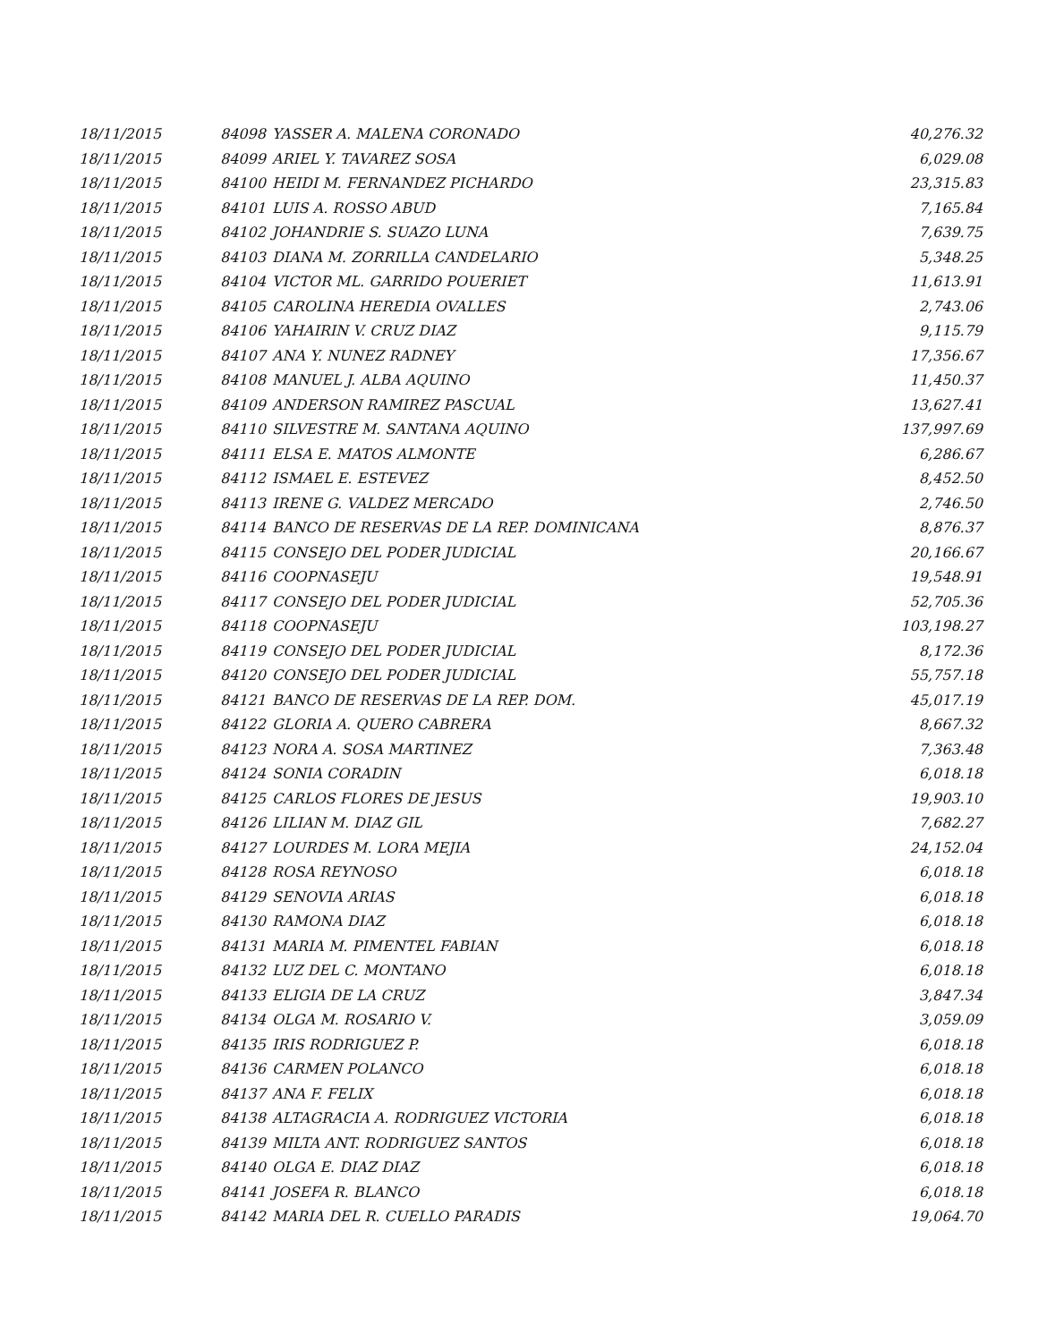| 18/11/2015 | 84098 | YASSER A. MALENA CORONADO | 40,276.32 |
| 18/11/2015 | 84099 | ARIEL Y. TAVAREZ SOSA | 6,029.08 |
| 18/11/2015 | 84100 | HEIDI M. FERNANDEZ PICHARDO | 23,315.83 |
| 18/11/2015 | 84101 | LUIS A. ROSSO ABUD | 7,165.84 |
| 18/11/2015 | 84102 | JOHANDRIE S. SUAZO LUNA | 7,639.75 |
| 18/11/2015 | 84103 | DIANA M. ZORRILLA CANDELARIO | 5,348.25 |
| 18/11/2015 | 84104 | VICTOR ML. GARRIDO POUERIET | 11,613.91 |
| 18/11/2015 | 84105 | CAROLINA HEREDIA OVALLES | 2,743.06 |
| 18/11/2015 | 84106 | YAHAIRIN V. CRUZ DIAZ | 9,115.79 |
| 18/11/2015 | 84107 | ANA Y. NUNEZ RADNEY | 17,356.67 |
| 18/11/2015 | 84108 | MANUEL J. ALBA AQUINO | 11,450.37 |
| 18/11/2015 | 84109 | ANDERSON RAMIREZ PASCUAL | 13,627.41 |
| 18/11/2015 | 84110 | SILVESTRE M. SANTANA AQUINO | 137,997.69 |
| 18/11/2015 | 84111 | ELSA E. MATOS ALMONTE | 6,286.67 |
| 18/11/2015 | 84112 | ISMAEL E. ESTEVEZ | 8,452.50 |
| 18/11/2015 | 84113 | IRENE G. VALDEZ MERCADO | 2,746.50 |
| 18/11/2015 | 84114 | BANCO DE RESERVAS DE LA REP. DOMINICANA | 8,876.37 |
| 18/11/2015 | 84115 | CONSEJO DEL PODER JUDICIAL | 20,166.67 |
| 18/11/2015 | 84116 | COOPNASEJU | 19,548.91 |
| 18/11/2015 | 84117 | CONSEJO DEL PODER JUDICIAL | 52,705.36 |
| 18/11/2015 | 84118 | COOPNASEJU | 103,198.27 |
| 18/11/2015 | 84119 | CONSEJO DEL PODER JUDICIAL | 8,172.36 |
| 18/11/2015 | 84120 | CONSEJO DEL PODER JUDICIAL | 55,757.18 |
| 18/11/2015 | 84121 | BANCO DE RESERVAS DE LA REP. DOM. | 45,017.19 |
| 18/11/2015 | 84122 | GLORIA A. QUERO CABRERA | 8,667.32 |
| 18/11/2015 | 84123 | NORA A. SOSA MARTINEZ | 7,363.48 |
| 18/11/2015 | 84124 | SONIA CORADIN | 6,018.18 |
| 18/11/2015 | 84125 | CARLOS FLORES DE JESUS | 19,903.10 |
| 18/11/2015 | 84126 | LILIAN M. DIAZ GIL | 7,682.27 |
| 18/11/2015 | 84127 | LOURDES M. LORA MEJIA | 24,152.04 |
| 18/11/2015 | 84128 | ROSA REYNOSO | 6,018.18 |
| 18/11/2015 | 84129 | SENOVIA ARIAS | 6,018.18 |
| 18/11/2015 | 84130 | RAMONA DIAZ | 6,018.18 |
| 18/11/2015 | 84131 | MARIA M. PIMENTEL FABIAN | 6,018.18 |
| 18/11/2015 | 84132 | LUZ DEL C. MONTANO | 6,018.18 |
| 18/11/2015 | 84133 | ELIGIA DE LA CRUZ | 3,847.34 |
| 18/11/2015 | 84134 | OLGA M. ROSARIO V. | 3,059.09 |
| 18/11/2015 | 84135 | IRIS RODRIGUEZ P. | 6,018.18 |
| 18/11/2015 | 84136 | CARMEN POLANCO | 6,018.18 |
| 18/11/2015 | 84137 | ANA F. FELIX | 6,018.18 |
| 18/11/2015 | 84138 | ALTAGRACIA A. RODRIGUEZ VICTORIA | 6,018.18 |
| 18/11/2015 | 84139 | MILTA ANT. RODRIGUEZ SANTOS | 6,018.18 |
| 18/11/2015 | 84140 | OLGA E. DIAZ DIAZ | 6,018.18 |
| 18/11/2015 | 84141 | JOSEFA R. BLANCO | 6,018.18 |
| 18/11/2015 | 84142 | MARIA DEL R. CUELLO PARADIS | 19,064.70 |